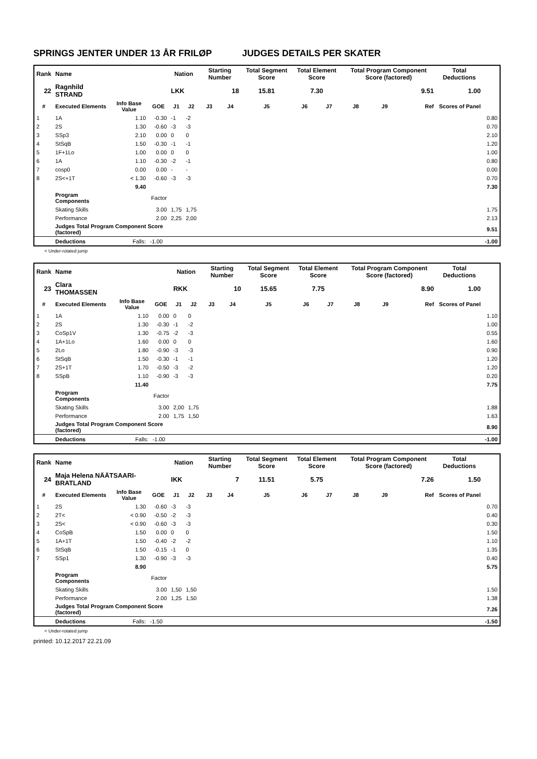SPRINGS JENTER UNDER 13 ÅR FRILØP JUDGES DETAILS PER SKATER
| Rank | Name | | | Nation | | Starting Number | | Total Segment Score | Total Element Score | | Total Program Component Score (factored) | | | Total Deductions | |
| 22 | Ragnhild STRAND | | | LKK | | 18 | | 15.81 | 7.30 | | 9.51 | | | 1.00 | |
| # | Executed Elements | Info Base Value | GOE | J1 | J2 | J3 | J4 | J5 | J6 | J7 | J8 | J9 | Ref | Scores of Panel | |
| 1 | 1A | 1.10 | -0.30 | -1 | -2 | | | | | | | | | | 0.80 |
| 2 | 2S | 1.30 | -0.60 | -3 | -3 | | | | | | | | | | 0.70 |
| 3 | SSp3 | 2.10 | 0.00 | 0 | 0 | | | | | | | | | | 2.10 |
| 4 | StSqB | 1.50 | -0.30 | -1 | -1 | | | | | | | | | | 1.20 |
| 5 | 1F+1Lo | 1.00 | 0.00 | 0 | 0 | | | | | | | | | | 1.00 |
| 6 | 1A | 1.10 | -0.30 | -2 | -1 | | | | | | | | | | 0.80 |
| 7 | cosp0 | 0.00 | 0.00 | - | - | | | | | | | | | | 0.00 |
| 8 | 2S<+1T | < 1.30 | -0.60 | -3 | -3 | | | | | | | | | | 0.70 |
| | | 9.40 | | | | | | | | | | | | | 7.30 |
| | Program Components | | Factor | | | | | | | | | | | | |
| | Skating Skills | | 3.00 | 1,75 | 1,75 | | | | | | | | | | 1.75 |
| | Performance | | 2.00 | 2,25 | 2,00 | | | | | | | | | | 2.13 |
| | Judges Total Program Component Score (factored) | | | | | | | | | | | | | | 9.51 |
| | Deductions | Falls: | -1.00 | | | | | | | | | | | | -1.00 |
< Under-rotated jump
| Rank | Name | | | Nation | | Starting Number | | Total Segment Score | Total Element Score | | Total Program Component Score (factored) | | | Total Deductions | |
| 23 | Clara THOMASSEN | | | RKK | | 10 | | 15.65 | 7.75 | | 8.90 | | | 1.00 | |
| # | Executed Elements | Info Base Value | GOE | J1 | J2 | J3 | J4 | J5 | J6 | J7 | J8 | J9 | Ref | Scores of Panel | |
| 1 | 1A | 1.10 | 0.00 | 0 | 0 | | | | | | | | | | 1.10 |
| 2 | 2S | 1.30 | -0.30 | -1 | -2 | | | | | | | | | | 1.00 |
| 3 | CoSp1V | 1.30 | -0.75 | -2 | -3 | | | | | | | | | | 0.55 |
| 4 | 1A+1Lo | 1.60 | 0.00 | 0 | 0 | | | | | | | | | | 1.60 |
| 5 | 2Lo | 1.80 | -0.90 | -3 | -3 | | | | | | | | | | 0.90 |
| 6 | StSqB | 1.50 | -0.30 | -1 | -1 | | | | | | | | | | 1.20 |
| 7 | 2S+1T | 1.70 | -0.50 | -3 | -2 | | | | | | | | | | 1.20 |
| 8 | SSpB | 1.10 | -0.90 | -3 | -3 | | | | | | | | | | 0.20 |
| | | 11.40 | | | | | | | | | | | | | 7.75 |
| | Program Components | | Factor | | | | | | | | | | | | |
| | Skating Skills | | 3.00 | 2,00 | 1,75 | | | | | | | | | | 1.88 |
| | Performance | | 2.00 | 1,75 | 1,50 | | | | | | | | | | 1.63 |
| | Judges Total Program Component Score (factored) | | | | | | | | | | | | | | 8.90 |
| | Deductions | Falls: | -1.00 | | | | | | | | | | | | -1.00 |
| Rank | Name | | | Nation | | Starting Number | | Total Segment Score | Total Element Score | | Total Program Component Score (factored) | | | Total Deductions | |
| 24 | Maja Helena NÄÄTSAARI- BRATLAND | | | IKK | | 7 | | 11.51 | 5.75 | | 7.26 | | | 1.50 | |
| # | Executed Elements | Info Base Value | GOE | J1 | J2 | J3 | J4 | J5 | J6 | J7 | J8 | J9 | Ref | Scores of Panel | |
| 1 | 2S | 1.30 | -0.60 | -3 | -3 | | | | | | | | | | 0.70 |
| 2 | 2T< | < 0.90 | -0.50 | -2 | -3 | | | | | | | | | | 0.40 |
| 3 | 2S< | < 0.90 | -0.60 | -3 | -3 | | | | | | | | | | 0.30 |
| 4 | CoSpB | 1.50 | 0.00 | 0 | 0 | | | | | | | | | | 1.50 |
| 5 | 1A+1T | 1.50 | -0.40 | -2 | -2 | | | | | | | | | | 1.10 |
| 6 | StSqB | 1.50 | -0.15 | -1 | 0 | | | | | | | | | | 1.35 |
| 7 | SSp1 | 1.30 | -0.90 | -3 | -3 | | | | | | | | | | 0.40 |
| | | 8.90 | | | | | | | | | | | | | 5.75 |
| | Program Components | | Factor | | | | | | | | | | | | |
| | Skating Skills | | 3.00 | 1,50 | 1,50 | | | | | | | | | | 1.50 |
| | Performance | | 2.00 | 1,25 | 1,50 | | | | | | | | | | 1.38 |
| | Judges Total Program Component Score (factored) | | | | | | | | | | | | | | 7.26 |
| | Deductions | Falls: | -1.50 | | | | | | | | | | | | -1.50 |
< Under-rotated jump
printed: 10.12.2017 22.21.09